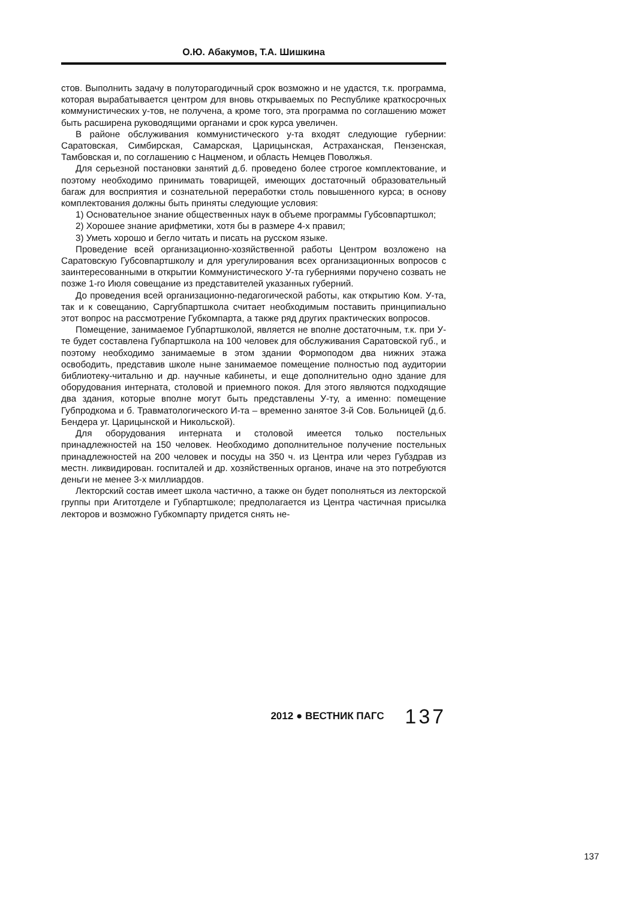О.Ю. Абакумов, Т.А. Шишкина
стов. Выполнить задачу в полуторагодичный срок возможно и не удастся, т.к. программа, которая вырабатывается центром для вновь открываемых по Республике краткосрочных коммунистических у-тов, не получена, а кроме того, эта программа по соглашению может быть расширена руководящими органами и срок курса увеличен.
В районе обслуживания коммунистического у-та входят следующие губернии: Саратовская, Симбирская, Самарская, Царицынская, Астраханская, Пензенская, Тамбовская и, по соглашению с Нацменом, и область Немцев Поволжья.
Для серьезной постановки занятий д.б. проведено более строгое комплектование, и поэтому необходимо принимать товарищей, имеющих достаточный образовательный багаж для восприятия и сознательной переработки столь повышенного курса; в основу комплектования должны быть приняты следующие условия:
1) Основательное знание общественных наук в объеме программы Губсовпартшкол;
2) Хорошее знание арифметики, хотя бы в размере 4-х правил;
3) Уметь хорошо и бегло читать и писать на русском языке.
Проведение всей организационно-хозяйственной работы Центром возложено на Саратовскую Губсовпартшколу и для урегулирования всех организационных вопросов с заинтересованными в открытии Коммунистического У-та губерниями поручено созвать не позже 1-го Июля совещание из представителей указанных губерний.
До проведения всей организационно-педагогической работы, как открытию Ком. У-та, так и к совещанию, Саргубпартшкола считает необходимым поставить принципиально этот вопрос на рассмотрение Губкомпарта, а также ряд других практических вопросов.
Помещение, занимаемое Губпартшколой, является не вполне достаточным, т.к. при У-те будет составлена Губпартшкола на 100 человек для обслуживания Саратовской губ., и поэтому необходимо занимаемые в этом здании Формоподом два нижних этажа освободить, представив школе ныне занимаемое помещение полностью под аудитории библиотеку-читальню и др. научные кабинеты, и еще дополнительно одно здание для оборудования интерната, столовой и приемного покоя. Для этого являются подходящие два здания, которые вполне могут быть представлены У-ту, а именно: помещение Губпродкома и б. Травматологического И-та – временно занятое 3-й Сов. Больницей (д.б. Бендера уг. Царицынской и Никольской).
Для оборудования интерната и столовой имеется только постельных принадлежностей на 150 человек. Необходимо дополнительное получение постельных принадлежностей на 200 человек и посуды на 350 ч. из Центра или через Губздрав из местн. ликвидирован. госпиталей и др. хозяйственных органов, иначе на это потребуются деньги не менее 3-х миллиардов.
Лекторский состав имеет школа частично, а также он будет пополняться из лекторской группы при Агитотделе и Губпартшколе; предполагается из Центра частичная присылка лекторов и возможно Губкомпарту придется снять не-
2012 ● ВЕСТНИК ПАГС 137
137